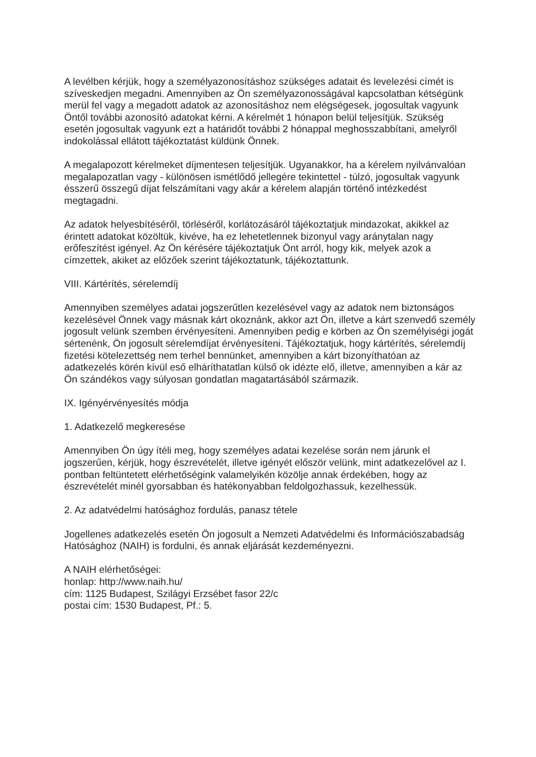A levélben kérjük, hogy a személyazonosításhoz szükséges adatait és levelezési címét is szíveskedjen megadni. Amennyiben az Ön személyazonosságával kapcsolatban kétségünk merül fel vagy a megadott adatok az azonosításhoz nem elégségesek, jogosultak vagyunk Öntől további azonosító adatokat kérni. A kérelmét 1 hónapon belül teljesítjük. Szükség esetén jogosultak vagyunk ezt a határidőt további 2 hónappal meghosszabbítani, amelyről indokolással ellátott tájékoztatást küldünk Önnek.
A megalapozott kérelmeket díjmentesen teljesítjük. Ugyanakkor, ha a kérelem nyilvánvalóan megalapozatlan vagy - különösen ismétlődő jellegére tekintettel - túlzó, jogosultak vagyunk ésszerű összegű díjat felszámítani vagy akár a kérelem alapján történő intézkedést megtagadni.
Az adatok helyesbítéséről, törléséről, korlátozásáról tájékoztatjuk mindazokat, akikkel az érintett adatokat közöltük, kivéve, ha ez lehetetlennek bizonyul vagy aránytalan nagy erőfeszítést igényel. Az Ön kérésére tájékoztatjuk Önt arról, hogy kik, melyek azok a címzettek, akiket az előzőek szerint tájékoztatunk, tájékoztattunk.
VIII. Kártérítés, sérelemdíj
Amennyiben személyes adatai jogszerűtlen kezelésével vagy az adatok nem biztonságos kezelésével Önnek vagy másnak kárt okoznánk, akkor azt Ön, illetve a kárt szenvedő személy jogosult velünk szemben érvényesíteni. Amennyiben pedig e körben az Ön személyiségi jogát sértenénk, Ön jogosult sérelemdíjat érvényesíteni. Tájékoztatjuk, hogy kártérítés, sérelemdíj fizetési kötelezettség nem terhel bennünket, amennyiben a kárt bizonyíthatóan az adatkezelés körén kívül eső elháríthatatlan külső ok idézte elő, illetve, amennyiben a kár az Ön szándékos vagy súlyosan gondatlan magatartásából származik.
IX. Igényérvényesítés módja
1. Adatkezelő megkeresése
Amennyiben Ön úgy ítéli meg, hogy személyes adatai kezelése során nem járunk el jogszerűen, kérjük, hogy észrevételét, illetve igényét először velünk, mint adatkezelővel az I. pontban feltüntetett elérhetőségink valamelyikén közölje annak érdekében, hogy az észrevételét minél gyorsabban és hatékonyabban feldolgozhassuk, kezelhessük.
2. Az adatvédelmi hatósághoz fordulás, panasz tétele
Jogellenes adatkezelés esetén Ön jogosult a Nemzeti Adatvédelmi és Információszabadság Hatósághoz (NAIH) is fordulni, és annak eljárását kezdeményezni.
A NAIH elérhetőségei:
honlap: http://www.naih.hu/
cím: 1125 Budapest, Szilágyi Erzsébet fasor 22/c
postai cím: 1530 Budapest, Pf.: 5.